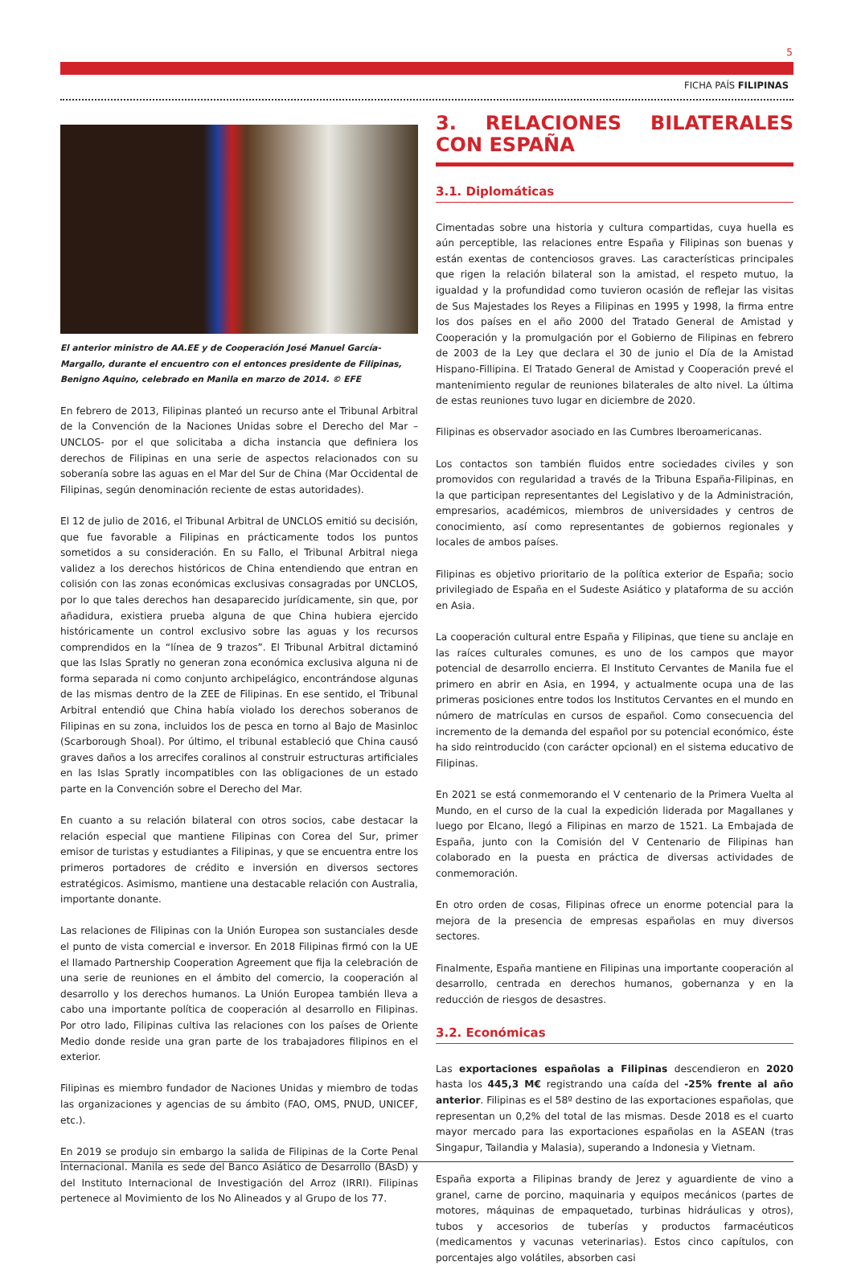5
FICHA PAÍS FILIPINAS
El anterior ministro de AA.EE y de Cooperación José Manuel García-Margallo, durante el encuentro con el entonces presidente de Filipinas, Benigno Aquino, celebrado en Manila en marzo de 2014. © EFE
En febrero de 2013, Filipinas planteó un recurso ante el Tribunal Arbitral de la Convención de la Naciones Unidas sobre el Derecho del Mar –UNCLOS- por el que solicitaba a dicha instancia que definiera los derechos de Filipinas en una serie de aspectos relacionados con su soberanía sobre las aguas en el Mar del Sur de China (Mar Occidental de Filipinas, según denominación reciente de estas autoridades).
El 12 de julio de 2016, el Tribunal Arbitral de UNCLOS emitió su decisión, que fue favorable a Filipinas en prácticamente todos los puntos sometidos a su consideración. En su Fallo, el Tribunal Arbitral niega validez a los derechos históricos de China entendiendo que entran en colisión con las zonas económicas exclusivas consagradas por UNCLOS, por lo que tales derechos han desaparecido jurídicamente, sin que, por añadidura, existiera prueba alguna de que China hubiera ejercido históricamente un control exclusivo sobre las aguas y los recursos comprendidos en la “línea de 9 trazos”. El Tribunal Arbitral dictaminó que las Islas Spratly no generan zona económica exclusiva alguna ni de forma separada ni como conjunto archipelágico, encontrándose algunas de las mismas dentro de la ZEE de Filipinas. En ese sentido, el Tribunal Arbitral entendió que China había violado los derechos soberanos de Filipinas en su zona, incluidos los de pesca en torno al Bajo de Masinloc (Scarborough Shoal). Por último, el tribunal estableció que China causó graves daños a los arrecifes coralinos al construir estructuras artificiales en las Islas Spratly incompatibles con las obligaciones de un estado parte en la Convención sobre el Derecho del Mar.
En cuanto a su relación bilateral con otros socios, cabe destacar la relación especial que mantiene Filipinas con Corea del Sur, primer emisor de turistas y estudiantes a Filipinas, y que se encuentra entre los primeros portadores de crédito e inversión en diversos sectores estratégicos. Asimismo, mantiene una destacable relación con Australia, importante donante.
Las relaciones de Filipinas con la Unión Europea son sustanciales desde el punto de vista comercial e inversor. En 2018 Filipinas firmó con la UE el llamado Partnership Cooperation Agreement que fija la celebración de una serie de reuniones en el ámbito del comercio, la cooperación al desarrollo y los derechos humanos. La Unión Europea también lleva a cabo una importante política de cooperación al desarrollo en Filipinas. Por otro lado, Filipinas cultiva las relaciones con los países de Oriente Medio donde reside una gran parte de los trabajadores filipinos en el exterior.
Filipinas es miembro fundador de Naciones Unidas y miembro de todas las organizaciones y agencias de su ámbito (FAO, OMS, PNUD, UNICEF, etc.).
En 2019 se produjo sin embargo la salida de Filipinas de la Corte Penal Internacional. Manila es sede del Banco Asiático de Desarrollo (BAsD) y del Instituto Internacional de Investigación del Arroz (IRRI). Filipinas pertenece al Movimiento de los No Alineados y al Grupo de los 77.
3. RELACIONES BILATERALES CON ESPAÑA
3.1. Diplomáticas
Cimentadas sobre una historia y cultura compartidas, cuya huella es aún perceptible, las relaciones entre España y Filipinas son buenas y están exentas de contenciosos graves. Las características principales que rigen la relación bilateral son la amistad, el respeto mutuo, la igualdad y la profundidad como tuvieron ocasión de reflejar las visitas de Sus Majestades los Reyes a Filipinas en 1995 y 1998, la firma entre los dos países en el año 2000 del Tratado General de Amistad y Cooperación y la promulgación por el Gobierno de Filipinas en febrero de 2003 de la Ley que declara el 30 de junio el Día de la Amistad Hispano-Fillipina. El Tratado General de Amistad y Cooperación prevé el mantenimiento regular de reuniones bilaterales de alto nivel. La última de estas reuniones tuvo lugar en diciembre de 2020.
Filipinas es observador asociado en las Cumbres Iberoamericanas.
Los contactos son también fluidos entre sociedades civiles y son promovidos con regularidad a través de la Tribuna España-Filipinas, en la que participan representantes del Legislativo y de la Administración, empresarios, académicos, miembros de universidades y centros de conocimiento, así como representantes de gobiernos regionales y locales de ambos países.
Filipinas es objetivo prioritario de la política exterior de España; socio privilegiado de España en el Sudeste Asiático y plataforma de su acción en Asia.
La cooperación cultural entre España y Filipinas, que tiene su anclaje en las raíces culturales comunes, es uno de los campos que mayor potencial de desarrollo encierra. El Instituto Cervantes de Manila fue el primero en abrir en Asia, en 1994, y actualmente ocupa una de las primeras posiciones entre todos los Institutos Cervantes en el mundo en número de matrículas en cursos de español. Como consecuencia del incremento de la demanda del español por su potencial económico, éste ha sido reintroducido (con carácter opcional) en el sistema educativo de Filipinas.
En 2021 se está conmemorando el V centenario de la Primera Vuelta al Mundo, en el curso de la cual la expedición liderada por Magallanes y luego por Elcano, llegó a Filipinas en marzo de 1521. La Embajada de España, junto con la Comisión del V Centenario de Filipinas han colaborado en la puesta en práctica de diversas actividades de conmemoración.
En otro orden de cosas, Filipinas ofrece un enorme potencial para la mejora de la presencia de empresas españolas en muy diversos sectores.
Finalmente, España mantiene en Filipinas una importante cooperación al desarrollo, centrada en derechos humanos, gobernanza y en la reducción de riesgos de desastres.
3.2. Económicas
Las exportaciones españolas a Filipinas descendieron en 2020 hasta los 445,3 M€ registrando una caída del -25% frente al año anterior. Filipinas es el 58º destino de las exportaciones españolas, que representan un 0,2% del total de las mismas. Desde 2018 es el cuarto mayor mercado para las exportaciones españolas en la ASEAN (tras Singapur, Tailandia y Malasia), superando a Indonesia y Vietnam.
España exporta a Filipinas brandy de Jerez y aguardiente de vino a granel, carne de porcino, maquinaria y equipos mecánicos (partes de motores, máquinas de empaquetado, turbinas hidráulicas y otros), tubos y accesorios de tuberías y productos farmacéuticos (medicamentos y vacunas veterinarias). Estos cinco capítulos, con porcentajes algo volátiles, absorben casi